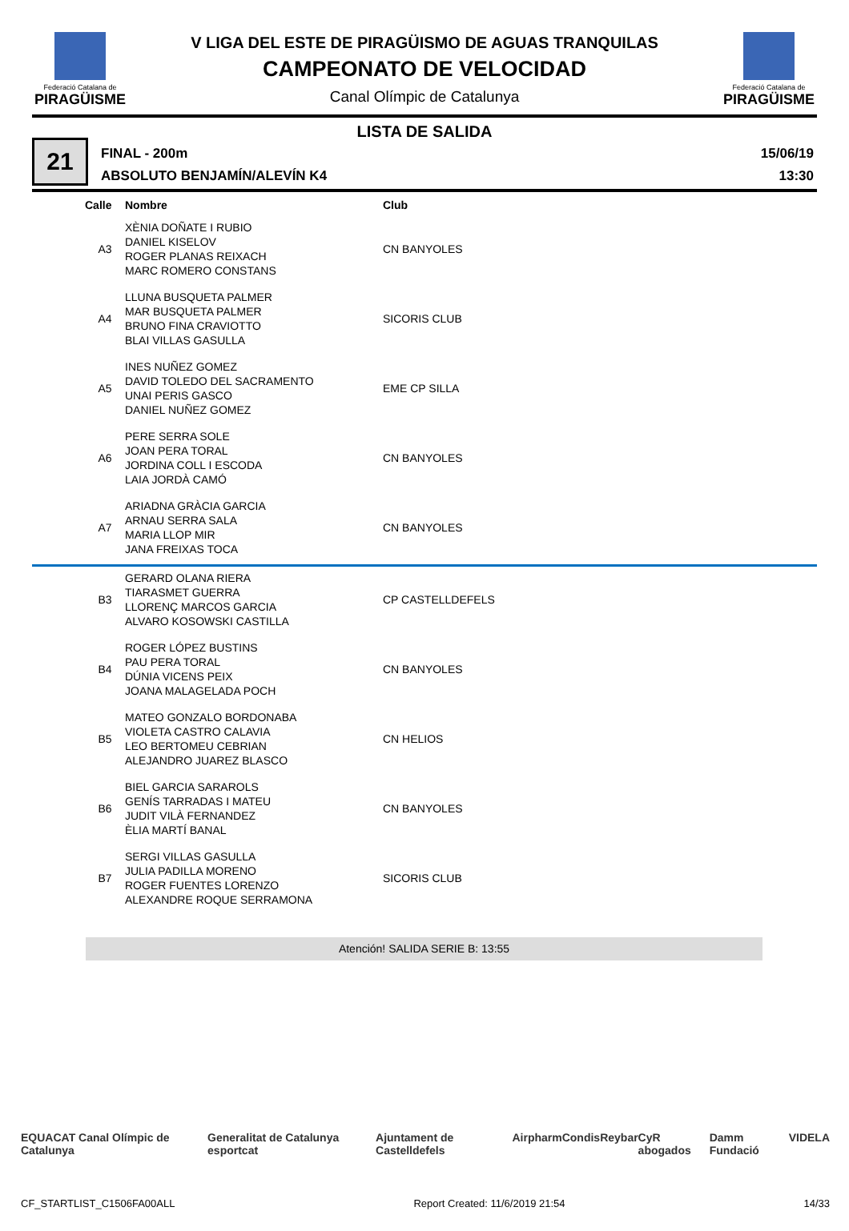Federació Catalana de
PIRAGÜISME
V LIGA DEL ESTE DE PIRAGÜISMO DE AGUAS TRANQUILAS
CAMPEONATO DE VELOCIDAD
Canal Olímpic de Catalunya
Federació Catalana de
PIRAGÜISME
LISTA DE SALIDA
21
FINAL - 200m
ABSOLUTO BENJAMÍN/ALEVÍN K4
15/06/19
13:30
| | Calle | Nombre | Club |
| --- | --- | --- | --- |
| | A3 | XÈNIA DOÑATE I RUBIO DANIEL KISELOV ROGER PLANAS REIXACH MARC ROMERO CONSTANS | CN BANYOLES |
| | A4 | LLUNA BUSQUETA PALMER MAR BUSQUETA PALMER BRUNO FINA CRAVIOTTO BLAI VILLAS GASULLA | SICORIS CLUB |
| | A5 | INES NUÑEZ GOMEZ DAVID TOLEDO DEL SACRAMENTO UNAI PERIS GASCO DANIEL NUÑEZ GOMEZ | EME CP SILLA |
| | A6 | PERE SERRA SOLE JOAN PERA TORAL JORDINA COLL I ESCODA LAIA JORDÀ CAMÓ | CN BANYOLES |
| | A7 | ARIADNA GRÀCIA GARCIA ARNAU SERRA SALA MARIA LLOP MIR JANA FREIXAS TOCA | CN BANYOLES |
| | B3 | GERARD OLANA RIERA TIARASMET GUERRA LLORENÇ MARCOS GARCIA ALVARO KOSOWSKI CASTILLA | CP CASTELLDEFELS |
| | B4 | ROGER LÓPEZ BUSTINS PAU PERA TORAL DÚNIA VICENS PEIX JOANA MALAGELADA POCH | CN BANYOLES |
| | B5 | MATEO GONZALO BORDONABA VIOLETA CASTRO CALAVIA LEO BERTOMEU CEBRIAN ALEJANDRO JUAREZ BLASCO | CN HELIOS |
| | B6 | BIEL GARCIA SARAROLS GENÍS TARRADAS I MATEU JUDIT VILÀ FERNANDEZ ÈLIA MARTÍ BANAL | CN BANYOLES |
| | B7 | SERGI VILLAS GASULLA JULIA PADILLA MORENO ROGER FUENTES LORENZO ALEXANDRE ROQUE SERRAMONA | SICORIS CLUB |
Atención! SALIDA SERIE B: 13:55
EQUACAT Canal Olímpic de Catalunya Generalitat de Catalunya esportcat Ajuntament de Castelldefels Airpharm Condis Reybar CyR abogados Damm Fundació VIDELA
CF_STARTLIST_C1506FA00ALL Report Created: 11/6/2019 21:54 14/33